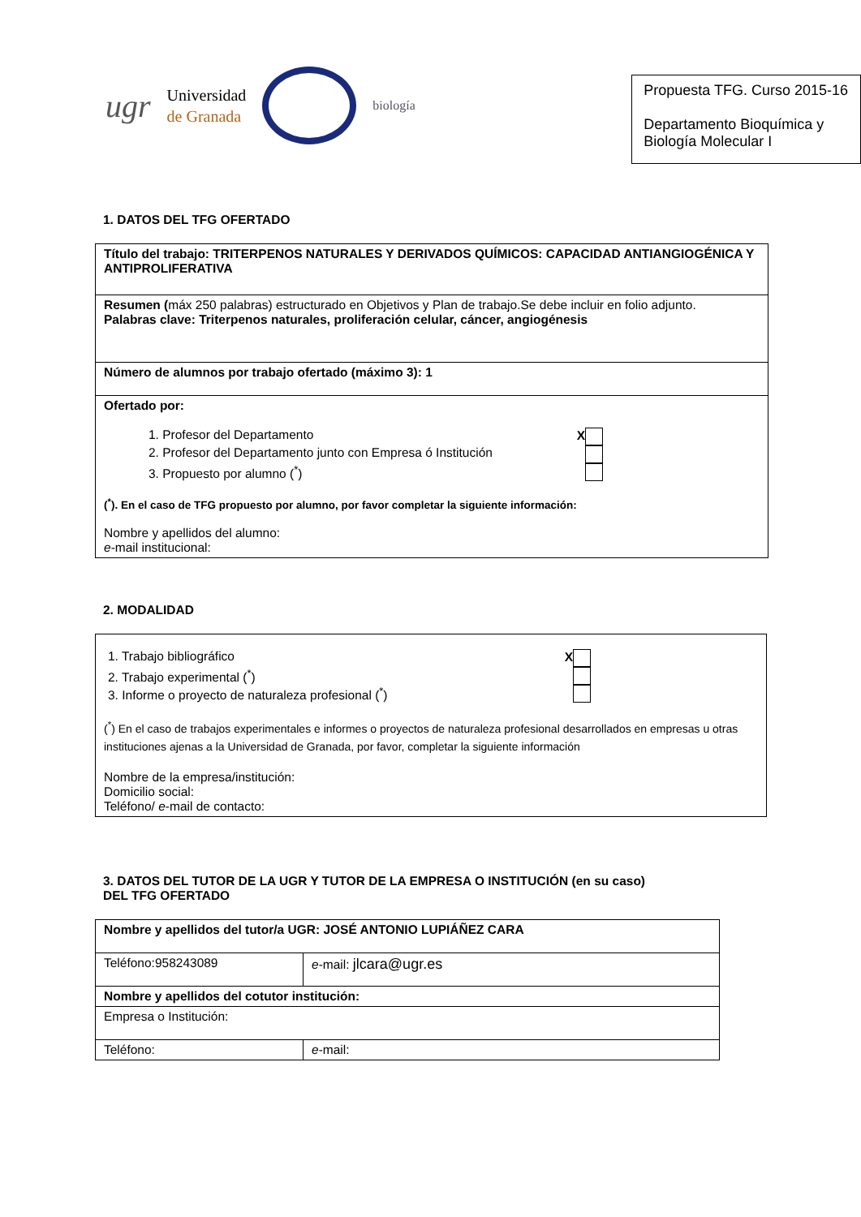ugr
Universidad
de Granada
biología
Propuesta TFG. Curso 2015-16
Departamento Bioquímica y Biología Molecular I
1. DATOS DEL TFG OFERTADO
| Título del trabajo: TRITERPENOS NATURALES Y DERIVADOS QUÍMICOS: CAPACIDAD ANTIANGIOGÉNICA Y ANTIPROLIFERATIVA |
| Resumen ( máx 250 palabras) estructurado en Objetivos y Plan de trabajo.Se debe incluir en folio adjunto. Palabras clave: Triterpenos naturales, proliferación celular, cáncer, angiogénesis |
| Número de alumnos por trabajo ofertado (máximo 3): 1 |
| Ofertado por: 1. Profesor del Departamento X 2. Profesor del Departamento junto con Empresa ó Institución 3. Propuesto por alumno (<sup>*</sup>) (<sup>*</sup>). En el caso de TFG propuesto por alumno, por favor completar la siguiente información: Nombre y apellidos del alumno: e -mail institucional: |
2. MODALIDAD
| 1. Trabajo bibliográfico X 2. Trabajo experimental (<sup>*</sup>) 3. Informe o proyecto de naturaleza profesional (<sup>*</sup>) (<sup>*</sup>) En el caso de trabajos experimentales e informes o proyectos de naturaleza profesional desarrollados en empresas u otras instituciones ajenas a la Universidad de Granada, por favor, completar la siguiente información Nombre de la empresa/institución: Domicilio social: Teléfono/ e -mail de contacto: |
3. DATOS DEL TUTOR DE LA UGR Y TUTOR DE LA EMPRESA O INSTITUCIÓN (en su caso)
DEL TFG OFERTADO
| Nombre y apellidos del tutor/a UGR: JOSÉ ANTONIO LUPIÁÑEZ CARA | |
| Teléfono:958243089 | e -mail: jlcara@ugr.es |
| Nombre y apellidos del cotutor institución: | |
| Empresa o Institución: | |
| Teléfono: | e -mail: |